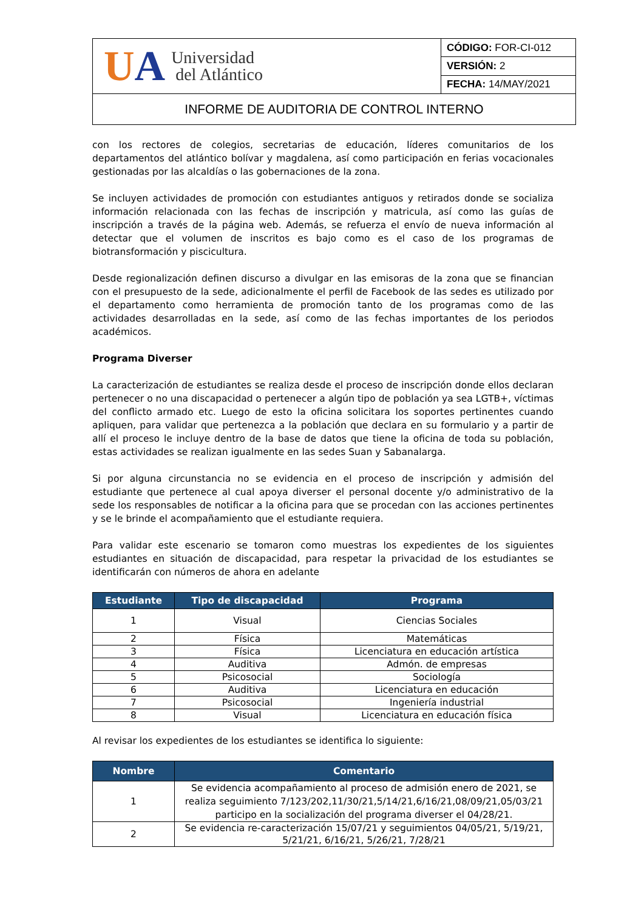| U A Universidad del Atlántico | CÓDIGO: FOR-CI-012 |
| | VERSIÓN: 2 |
| | FECHA: 14/MAY/2021 |
| INFORME DE AUDITORIA DE CONTROL INTERNO | |
con los rectores de colegios, secretarias de educación, líderes comunitarios de los departamentos del atlántico bolívar y magdalena, así como participación en ferias vocacionales gestionadas por las alcaldías o las gobernaciones de la zona.
Se incluyen actividades de promoción con estudiantes antiguos y retirados donde se socializa información relacionada con las fechas de inscripción y matricula, así como las guías de inscripción a través de la página web. Además, se refuerza el envío de nueva información al detectar que el volumen de inscritos es bajo como es el caso de los programas de biotransformación y piscicultura.
Desde regionalización definen discurso a divulgar en las emisoras de la zona que se financian con el presupuesto de la sede, adicionalmente el perfil de Facebook de las sedes es utilizado por el departamento como herramienta de promoción tanto de los programas como de las actividades desarrolladas en la sede, así como de las fechas importantes de los periodos académicos.
Programa Diverser
La caracterización de estudiantes se realiza desde el proceso de inscripción donde ellos declaran pertenecer o no una discapacidad o pertenecer a algún tipo de población ya sea LGTB+, víctimas del conflicto armado etc. Luego de esto la oficina solicitara los soportes pertinentes cuando apliquen, para validar que pertenezca a la población que declara en su formulario y a partir de allí el proceso le incluye dentro de la base de datos que tiene la oficina de toda su población, estas actividades se realizan igualmente en las sedes Suan y Sabanalarga.
Si por alguna circunstancia no se evidencia en el proceso de inscripción y admisión del estudiante que pertenece al cual apoya diverser el personal docente y/o administrativo de la sede los responsables de notificar a la oficina para que se procedan con las acciones pertinentes y se le brinde el acompañamiento que el estudiante requiera.
Para validar este escenario se tomaron como muestras los expedientes de los siguientes estudiantes en situación de discapacidad, para respetar la privacidad de los estudiantes se identificarán con números de ahora en adelante
| Estudiante | Tipo de discapacidad | Programa |
| --- | --- | --- |
| 1 | Visual | Ciencias Sociales |
| 2 | Física | Matemáticas |
| 3 | Física | Licenciatura en educación artística |
| 4 | Auditiva | Admón. de empresas |
| 5 | Psicosocial | Sociología |
| 6 | Auditiva | Licenciatura en educación |
| 7 | Psicosocial | Ingeniería industrial |
| 8 | Visual | Licenciatura en educación física |
Al revisar los expedientes de los estudiantes se identifica lo siguiente:
| Nombre | Comentario |
| --- | --- |
| 1 | Se evidencia acompañamiento al proceso de admisión enero de 2021, se realiza seguimiento 7/123/202,11/30/21,5/14/21,6/16/21,08/09/21,05/03/21 participo en la socialización del programa diverser el 04/28/21. |
| 2 | Se evidencia re-caracterización 15/07/21 y seguimientos 04/05/21, 5/19/21, 5/21/21, 6/16/21, 5/26/21, 7/28/21 |